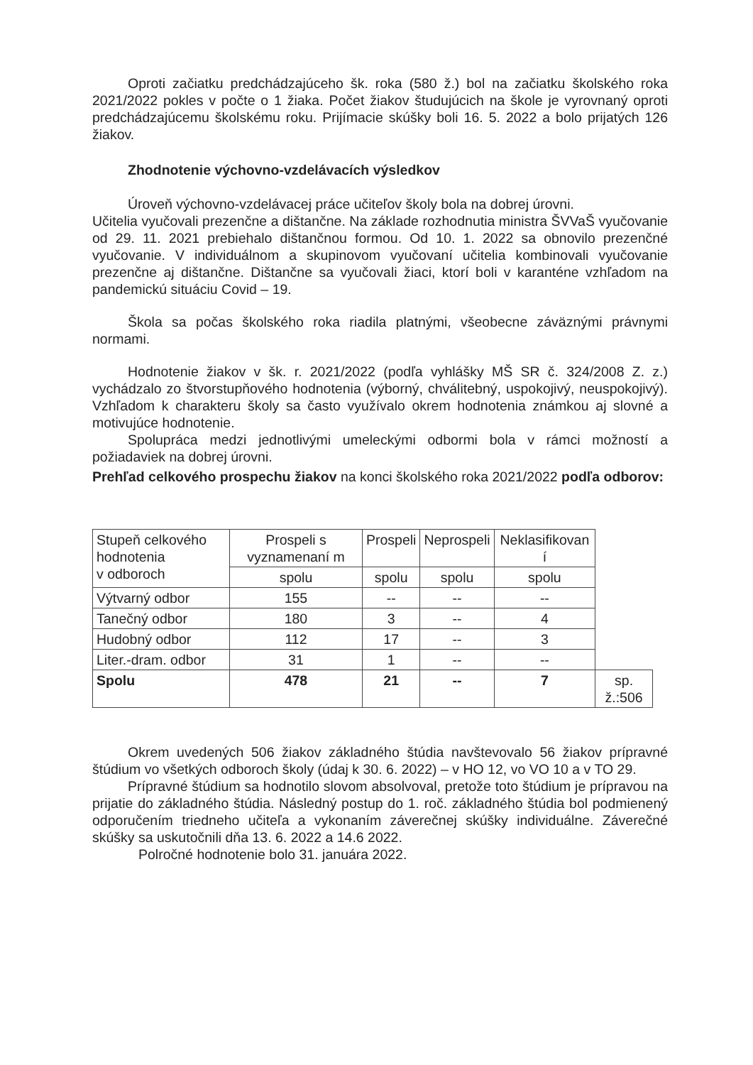Oproti začiatku predchádzajúceho šk. roka (580 ž.) bol na začiatku školského roka 2021/2022 pokles v počte o 1 žiaka. Počet žiakov študujúcich na škole je vyrovnaný oproti predchádzajúcemu školskému roku. Prijímacie skúšky boli 16. 5. 2022 a bolo prijatých 126 žiakov.
Zhodnotenie výchovno-vzdelávacích výsledkov
Úroveň výchovno-vzdelávacej práce učiteľov školy bola na dobrej úrovni.
Učitelia vyučovali prezenčne a dištančne. Na základe rozhodnutia ministra ŠVVaŠ vyučovanie od 29. 11. 2021 prebiehalo dištančnou formou. Od 10. 1. 2022 sa obnovilo prezenčné vyučovanie. V individuálnom a skupinovom vyučovaní učitelia kombinovali vyučovanie prezenčne aj dištančne. Dištančne sa vyučovali žiaci, ktorí boli v karanténe vzhľadom na pandemickú situáciu Covid – 19.
Škola sa počas školského roka riadila platnými, všeobecne záväznými právnymi normami.
Hodnotenie žiakov v šk. r. 2021/2022 (podľa vyhlášky MŠ SR č. 324/2008 Z. z.) vychádzalo zo štvorstupňového hodnotenia (výborný, chválitebný, uspokojivý, neuspokojivý). Vzhľadom k charakteru školy sa často využívalo okrem hodnotenia známkou aj slovné a motivujúce hodnotenie.
Spolupráca medzi jednotlivými umeleckými odbormi bola v rámci možností a požiadaviek na dobrej úrovni.
Prehľad celkového prospechu žiakov na konci školského roka 2021/2022 podľa odborov:
| Stupeň celkového hodnotenia v odboroch | Prospeli s vyznamenaní m | Prospeli | Neprospeli | Neklasifikovan í | |
| | spolu | spolu | spolu | spolu | |
| Výtvarný odbor | 155 | -- | -- | -- | |
| Tanečný odbor | 180 | 3 | -- | 4 | |
| Hudobný odbor | 112 | 17 | -- | 3 | |
| Liter.-dram. odbor | 31 | 1 | -- | -- | |
| Spolu | 478 | 21 | -- | 7 | sp. ž.:506 |
Okrem uvedených 506 žiakov základného štúdia navštevovalo 56 žiakov prípravné štúdium vo všetkých odboroch školy (údaj k 30. 6. 2022) – v HO 12, vo VO 10 a v TO 29.
Prípravné štúdium sa hodnotilo slovom absolvoval, pretože toto štúdium je prípravou na prijatie do základného štúdia. Následný postup do 1. roč. základného štúdia bol podmienený odporučením triedneho učiteľa a vykonaním záverečnej skúšky individuálne. Záverečné skúšky sa uskutočnili dňa 13. 6. 2022 a 14.6 2022.
Polročné hodnotenie bolo 31. januára 2022.